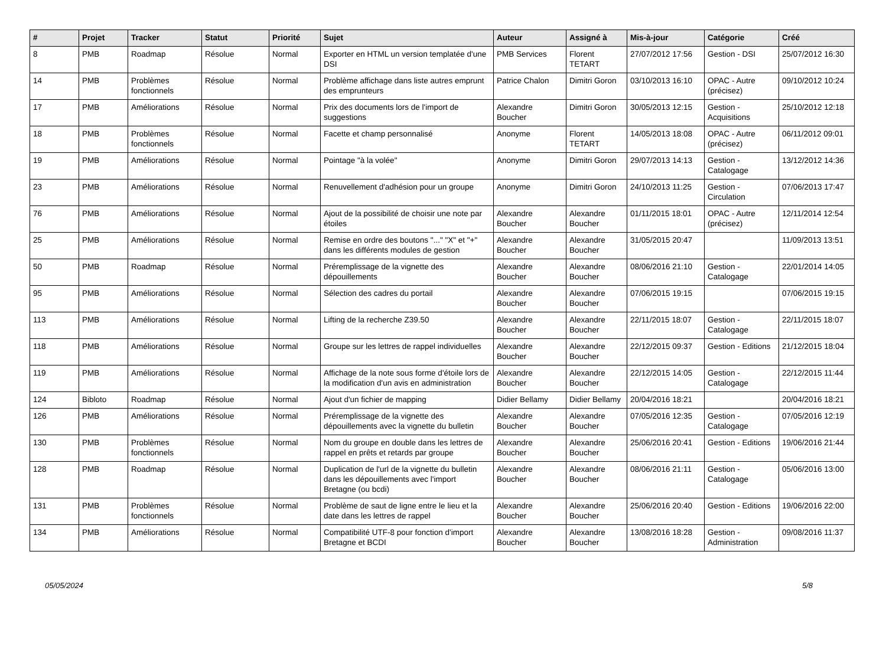| # | Projet | Tracker | Statut | Priorité | Sujet | Auteur | Assigné à | Mis-à-jour | Catégorie | Créé |
| --- | --- | --- | --- | --- | --- | --- | --- | --- | --- | --- |
| 8 | PMB | Roadmap | Résolue | Normal | Exporter en HTML un version templatée d'une DSI | PMB Services | Florent TETART | 27/07/2012 17:56 | Gestion - DSI | 25/07/2012 16:30 |
| 14 | PMB | Problèmes fonctionnels | Résolue | Normal | Problème affichage dans liste autres emprunt des emprunteurs | Patrice Chalon | Dimitri Goron | 03/10/2013 16:10 | OPAC - Autre (précisez) | 09/10/2012 10:24 |
| 17 | PMB | Améliorations | Résolue | Normal | Prix des documents lors de l'import de suggestions | Alexandre Boucher | Dimitri Goron | 30/05/2013 12:15 | Gestion - Acquisitions | 25/10/2012 12:18 |
| 18 | PMB | Problèmes fonctionnels | Résolue | Normal | Facette et champ personnalisé | Anonyme | Florent TETART | 14/05/2013 18:08 | OPAC - Autre (précisez) | 06/11/2012 09:01 |
| 19 | PMB | Améliorations | Résolue | Normal | Pointage "à la volée" | Anonyme | Dimitri Goron | 29/07/2013 14:13 | Gestion - Catalogage | 13/12/2012 14:36 |
| 23 | PMB | Améliorations | Résolue | Normal | Renuvellement d'adhésion pour un groupe | Anonyme | Dimitri Goron | 24/10/2013 11:25 | Gestion - Circulation | 07/06/2013 17:47 |
| 76 | PMB | Améliorations | Résolue | Normal | Ajout de la possibilité de choisir une note par étoiles | Alexandre Boucher | Alexandre Boucher | 01/11/2015 18:01 | OPAC - Autre (précisez) | 12/11/2014 12:54 |
| 25 | PMB | Améliorations | Résolue | Normal | Remise en ordre des boutons "..." "X" et "+" dans les différents modules de gestion | Alexandre Boucher | Alexandre Boucher | 31/05/2015 20:47 | | 11/09/2013 13:51 |
| 50 | PMB | Roadmap | Résolue | Normal | Préremplissage de la vignette des dépouillements | Alexandre Boucher | Alexandre Boucher | 08/06/2016 21:10 | Gestion - Catalogage | 22/01/2014 14:05 |
| 95 | PMB | Améliorations | Résolue | Normal | Sélection des cadres du portail | Alexandre Boucher | Alexandre Boucher | 07/06/2015 19:15 | | 07/06/2015 19:15 |
| 113 | PMB | Améliorations | Résolue | Normal | Lifting de la recherche Z39.50 | Alexandre Boucher | Alexandre Boucher | 22/11/2015 18:07 | Gestion - Catalogage | 22/11/2015 18:07 |
| 118 | PMB | Améliorations | Résolue | Normal | Groupe sur les lettres de rappel individuelles | Alexandre Boucher | Alexandre Boucher | 22/12/2015 09:37 | Gestion - Editions | 21/12/2015 18:04 |
| 119 | PMB | Améliorations | Résolue | Normal | Affichage de la note sous forme d'étoile lors de la modification d'un avis en administration | Alexandre Boucher | Alexandre Boucher | 22/12/2015 14:05 | Gestion - Catalogage | 22/12/2015 11:44 |
| 124 | Bibloto | Roadmap | Résolue | Normal | Ajout d'un fichier de mapping | Didier Bellamy | Didier Bellamy | 20/04/2016 18:21 | | 20/04/2016 18:21 |
| 126 | PMB | Améliorations | Résolue | Normal | Préremplissage de la vignette des dépouillements avec la vignette du bulletin | Alexandre Boucher | Alexandre Boucher | 07/05/2016 12:35 | Gestion - Catalogage | 07/05/2016 12:19 |
| 130 | PMB | Problèmes fonctionnels | Résolue | Normal | Nom du groupe en double dans les lettres de rappel en prêts et retards par groupe | Alexandre Boucher | Alexandre Boucher | 25/06/2016 20:41 | Gestion - Editions | 19/06/2016 21:44 |
| 128 | PMB | Roadmap | Résolue | Normal | Duplication de l'url de la vignette du bulletin dans les dépouillements avec l'import Bretagne (ou bcdi) | Alexandre Boucher | Alexandre Boucher | 08/06/2016 21:11 | Gestion - Catalogage | 05/06/2016 13:00 |
| 131 | PMB | Problèmes fonctionnels | Résolue | Normal | Problème de saut de ligne entre le lieu et la date dans les lettres de rappel | Alexandre Boucher | Alexandre Boucher | 25/06/2016 20:40 | Gestion - Editions | 19/06/2016 22:00 |
| 134 | PMB | Améliorations | Résolue | Normal | Compatibilité UTF-8 pour fonction d'import Bretagne et BCDI | Alexandre Boucher | Alexandre Boucher | 13/08/2016 18:28 | Gestion - Administration | 09/08/2016 11:37 |
05/05/2024 5/8